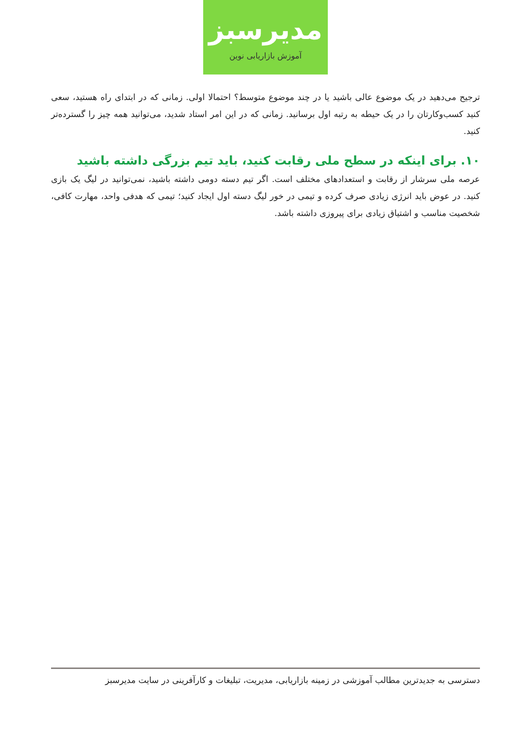مدیرسبز
آموزش بازاریابی نوین
ترجیح می‌دهید در یک موضوع عالی باشید یا در چند موضوع متوسط؟ احتمالا اولی. زمانی که در ابتدای راه هستید، سعی کنید کسب‌وکارتان را در یک حیطه به رتبه اول برسانید. زمانی که در این امر استاد شدید، می‌توانید همه چیز را گسترده‌تر کنید.
۱۰. برای اینکه در سطح ملی رقابت کنید، باید تیم بزرگی داشته باشید
عرصه ملی سرشار از رقابت و استعدادهای مختلف است. اگر تیم دسته دومی داشته باشید، نمی‌توانید در لیگ یک بازی کنید. در عوض باید انرژی زیادی صرف کرده و تیمی در خور لیگ دسته اول ایجاد کنید؛ تیمی که هدفی واحد، مهارت کافی، شخصیت مناسب و اشتیاق زیادی برای پیروزی داشته باشد.
دسترسی به جدیدترین مطالب آموزشی در زمینه بازاریابی، مدیریت، تبلیغات و کارآفرینی در سایت مدیرسبز